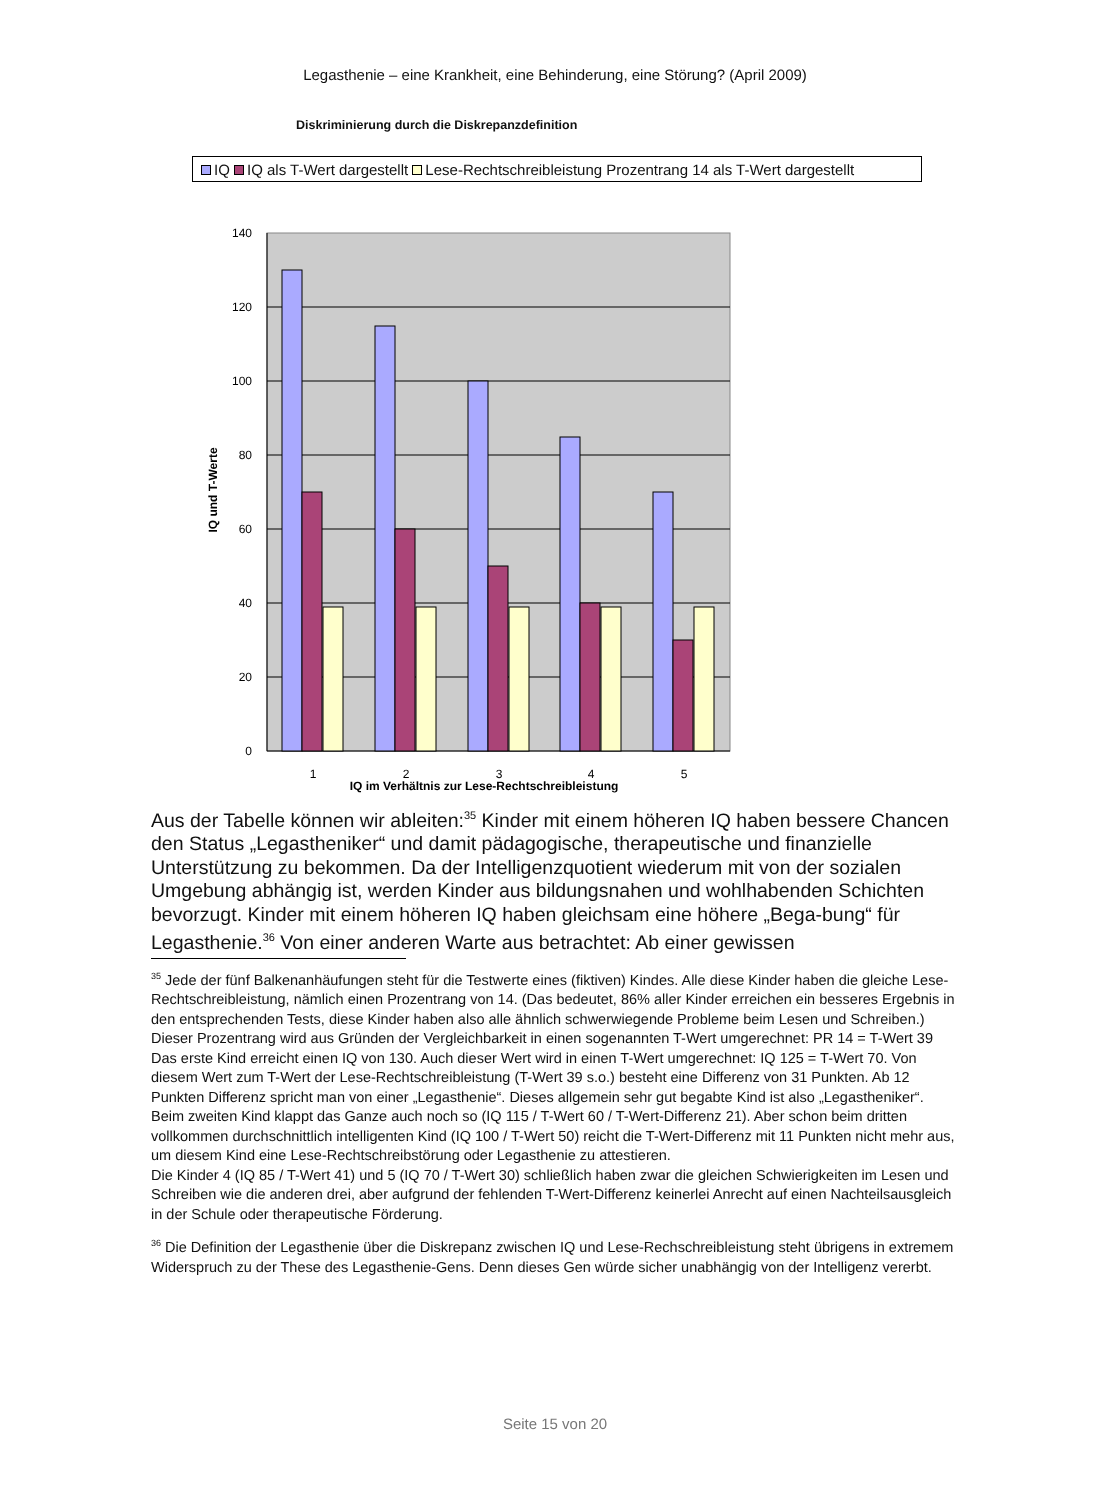Legasthenie – eine Krankheit, eine Behinderung, eine Störung? (April 2009)
Diskriminierung durch die Diskrepanzdefinition
IQ IQ als T-Wert dargestellt Lese-Rechtschreibleistung Prozentrang 14 als T-Wert dargestellt
140
120
100
80
60
40
20
0
1
2
3
4
5
IQ im Verhältnis zur Lese-Rechtschreibleistung
IQ und T-Werte
Aus der Tabelle können wir ableiten:<sup>35</sup> Kinder mit einem höheren IQ haben bessere Chancen den Status „Legastheniker“ und damit pädagogische, therapeutische und finanzielle Unterstützung zu bekommen. Da der Intelligenzquotient wiederum mit von der sozialen Umgebung abhängig ist, werden Kinder aus bildungsnahen und wohlhabenden Schichten bevorzugt. Kinder mit einem höheren IQ haben gleichsam eine höhere „Bega-bung“ für Legasthenie.<sup>36</sup> Von einer anderen Warte aus betrachtet: Ab einer gewissen
<sup>35</sup> Jede der fünf Balkenanhäufungen steht für die Testwerte eines (fiktiven) Kindes. Alle diese Kinder haben die gleiche Lese-Rechtschreibleistung, nämlich einen Prozentrang von 14. (Das bedeutet, 86% aller Kinder erreichen ein besseres Ergebnis in den entsprechenden Tests, diese Kinder haben also alle ähnlich schwerwiegende Probleme beim Lesen und Schreiben.) Dieser Prozentrang wird aus Gründen der Vergleichbarkeit in einen sogenannten T-Wert umgerechnet: PR 14 = T-Wert 39
Das erste Kind erreicht einen IQ von 130. Auch dieser Wert wird in einen T-Wert umgerechnet: IQ 125 = T-Wert 70. Von diesem Wert zum T-Wert der Lese-Rechtschreibleistung (T-Wert 39 s.o.) besteht eine Differenz von 31 Punkten. Ab 12 Punkten Differenz spricht man von einer „Legasthenie“. Dieses allgemein sehr gut begabte Kind ist also „Legastheniker“.
Beim zweiten Kind klappt das Ganze auch noch so (IQ 115 / T-Wert 60 / T-Wert-Differenz 21). Aber schon beim dritten vollkommen durchschnittlich intelligenten Kind (IQ 100 / T-Wert 50) reicht die T-Wert-Differenz mit 11 Punkten nicht mehr aus, um diesem Kind eine Lese-Rechtschreibstörung oder Legasthenie zu attestieren.
Die Kinder 4 (IQ 85 / T-Wert 41) und 5 (IQ 70 / T-Wert 30) schließlich haben zwar die gleichen Schwierigkeiten im Lesen und Schreiben wie die anderen drei, aber aufgrund der fehlenden T-Wert-Differenz keinerlei Anrecht auf einen Nachteilsausgleich in der Schule oder therapeutische Förderung.
<sup>36</sup> Die Definition der Legasthenie über die Diskrepanz zwischen IQ und Lese-Rechschreibleistung steht übrigens in extremem Widerspruch zu der These des Legasthenie-Gens. Denn dieses Gen würde sicher unabhängig von der Intelligenz vererbt.
Seite 15 von 20